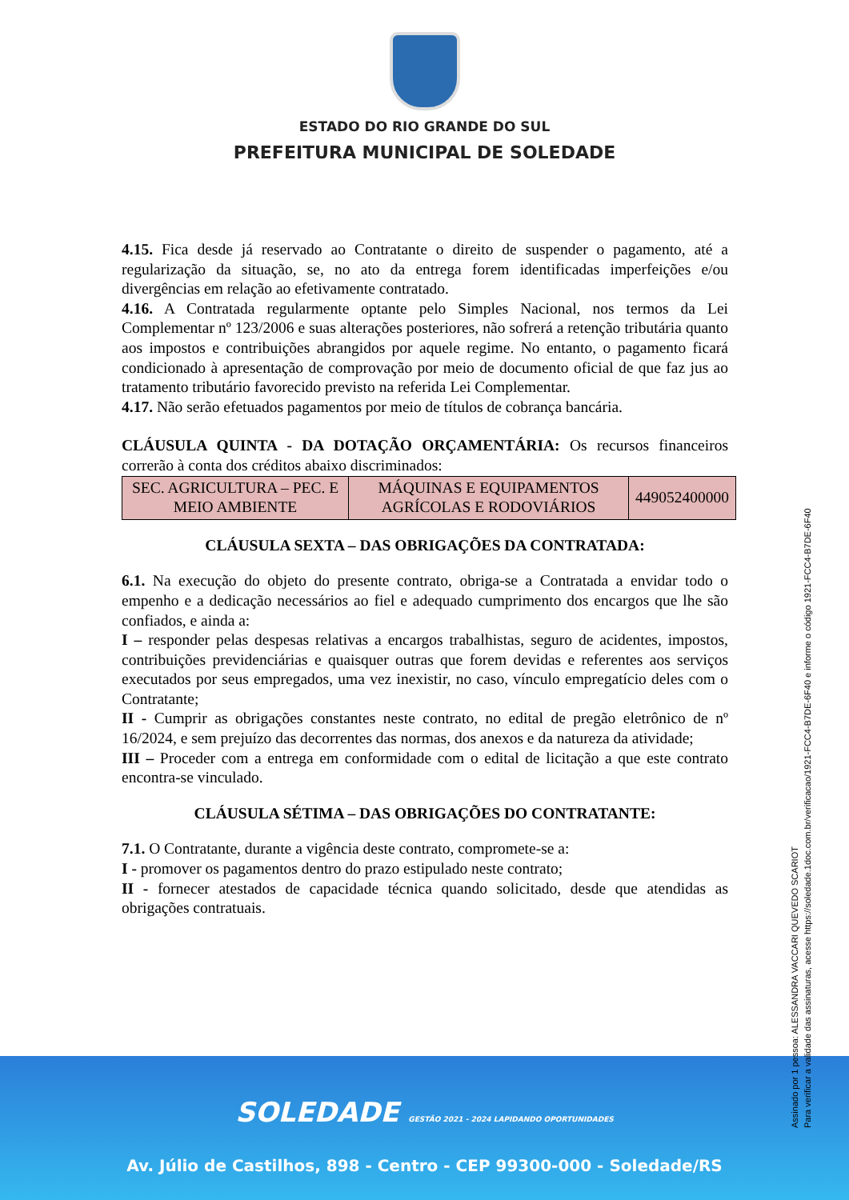ESTADO DO RIO GRANDE DO SUL
PREFEITURA MUNICIPAL DE SOLEDADE
4.15. Fica desde já reservado ao Contratante o direito de suspender o pagamento, até a regularização da situação, se, no ato da entrega forem identificadas imperfeições e/ou divergências em relação ao efetivamente contratado.
4.16. A Contratada regularmente optante pelo Simples Nacional, nos termos da Lei Complementar nº 123/2006 e suas alterações posteriores, não sofrerá a retenção tributária quanto aos impostos e contribuições abrangidos por aquele regime. No entanto, o pagamento ficará condicionado à apresentação de comprovação por meio de documento oficial de que faz jus ao tratamento tributário favorecido previsto na referida Lei Complementar.
4.17. Não serão efetuados pagamentos por meio de títulos de cobrança bancária.
CLÁUSULA QUINTA - DA DOTAÇÃO ORÇAMENTÁRIA: Os recursos financeiros correrão à conta dos créditos abaixo discriminados:
| SEC. AGRICULTURA – PEC. E MEIO AMBIENTE | MÁQUINAS E EQUIPAMENTOS AGRÍCOLAS E RODOVIÁRIOS | 449052400000 |
CLÁUSULA SEXTA – DAS OBRIGAÇÕES DA CONTRATADA:
6.1. Na execução do objeto do presente contrato, obriga-se a Contratada a envidar todo o empenho e a dedicação necessários ao fiel e adequado cumprimento dos encargos que lhe são confiados, e ainda a:
I – responder pelas despesas relativas a encargos trabalhistas, seguro de acidentes, impostos, contribuições previdenciárias e quaisquer outras que forem devidas e referentes aos serviços executados por seus empregados, uma vez inexistir, no caso, vínculo empregatício deles com o Contratante;
II - Cumprir as obrigações constantes neste contrato, no edital de pregão eletrônico de nº 16/2024, e sem prejuízo das decorrentes das normas, dos anexos e da natureza da atividade;
III – Proceder com a entrega em conformidade com o edital de licitação a que este contrato encontra-se vinculado.
CLÁUSULA SÉTIMA – DAS OBRIGAÇÕES DO CONTRATANTE:
7.1. O Contratante, durante a vigência deste contrato, compromete-se a:
I - promover os pagamentos dentro do prazo estipulado neste contrato;
II - fornecer atestados de capacidade técnica quando solicitado, desde que atendidas as obrigações contratuais.
SOLEDADE GESTÃO 2021 - 2024 LAPIDANDO OPORTUNIDADES
Av. Júlio de Castilhos, 898 - Centro - CEP 99300-000 - Soledade/RS
Assinado por 1 pessoa: ALESSANDRA VACCARI QUEVEDO SCARIOT
Para verificar a validade das assinaturas, acesse https://soledade.1doc.com.br/verificacao/1921-FCC4-B7DE-6F40 e informe o código 1921-FCC4-B7DE-6F40